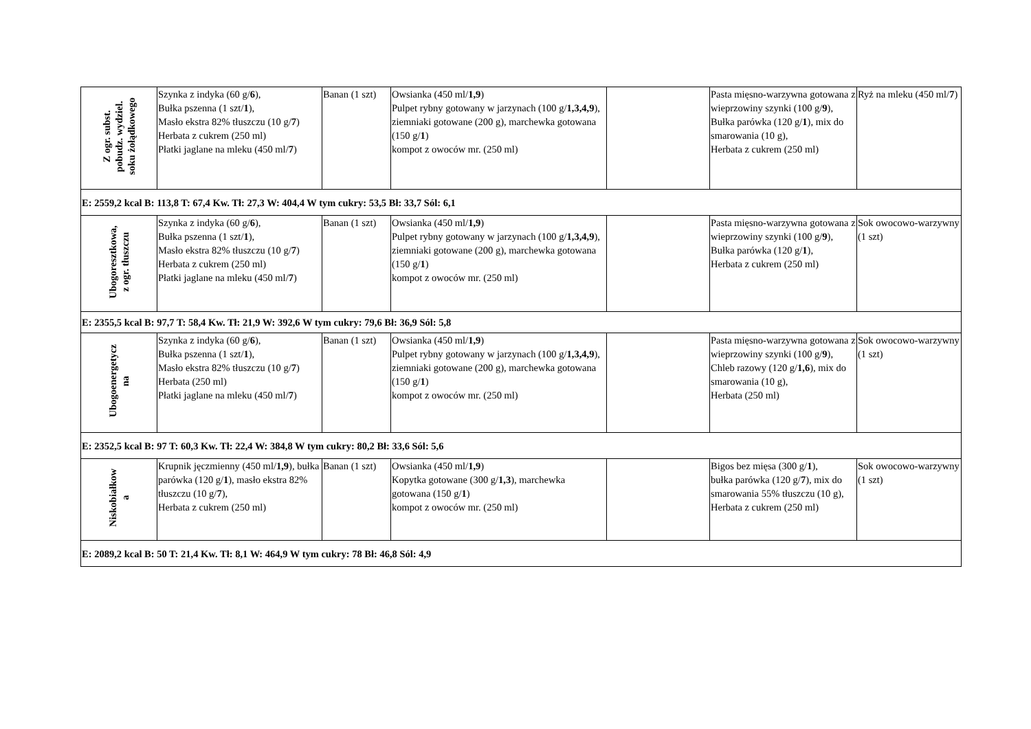| Z ogr. subst. pobudz. wydziel. soku żołądkowego | Szynka z indyka (60 g/ 6 ), Bułka pszenna (1 szt/ 1 ), Masło ekstra 82% tłuszczu (10 g/ 7 ) Herbata z cukrem (250 ml) Płatki jaglane na mleku (450 ml/ 7 ) | Banan (1 szt) | Owsianka (450 ml/ 1,9 ) Pulpet rybny gotowany w jarzynach (100 g/ 1,3,4,9 ), ziemniaki gotowane (200 g), marchewka gotowana (150 g/ 1 ) kompot z owoców mr. (250 ml) | | Pasta mięsno-warzywna gotowana z wieprzowiny szynki (100 g/ 9 ), Bułka parówka (120 g/ 1 ), mix do smarowania (10 g), Herbata z cukrem (250 ml) | Ryż na mleku (450 ml/ 7 ) |
| E: 2559,2 kcal B: 113,8 T: 67,4 Kw. Tł: 27,3 W: 404,4 W tym cukry: 53,5 Bł: 33,7 Sól: 6,1 | | | | | | |
| Ubogoresztkowa, z ogr. tłuszczu | Szynka z indyka (60 g/ 6 ), Bułka pszenna (1 szt/ 1 ), Masło ekstra 82% tłuszczu (10 g/ 7 ) Herbata z cukrem (250 ml) Płatki jaglane na mleku (450 ml/ 7 ) | Banan (1 szt) | Owsianka (450 ml/ 1,9 ) Pulpet rybny gotowany w jarzynach (100 g/ 1,3,4,9 ), ziemniaki gotowane (200 g), marchewka gotowana (150 g/ 1 ) kompot z owoców mr. (250 ml) | | Pasta mięsno-warzywna gotowana z wieprzowiny szynki (100 g/ 9 ), Bułka parówka (120 g/ 1 ), Herbata z cukrem (250 ml) | Sok owocowo-warzywny (1 szt) |
| E: 2355,5 kcal B: 97,7 T: 58,4 Kw. Tł: 21,9 W: 392,6 W tym cukry: 79,6 Bł: 36,9 Sól: 5,8 | | | | | | |
| Ubogoenergetycz na | Szynka z indyka (60 g/ 6 ), Bułka pszenna (1 szt/ 1 ), Masło ekstra 82% tłuszczu (10 g/ 7 ) Herbata (250 ml) Płatki jaglane na mleku (450 ml/ 7 ) | Banan (1 szt) | Owsianka (450 ml/ 1,9 ) Pulpet rybny gotowany w jarzynach (100 g/ 1,3,4,9 ), ziemniaki gotowane (200 g), marchewka gotowana (150 g/ 1 ) kompot z owoców mr. (250 ml) | | Pasta mięsno-warzywna gotowana z wieprzowiny szynki (100 g/ 9 ), Chleb razowy (120 g/ 1,6 ), mix do smarowania (10 g), Herbata (250 ml) | Sok owocowo-warzywny (1 szt) |
| E: 2352,5 kcal B: 97 T: 60,3 Kw. Tł: 22,4 W: 384,8 W tym cukry: 80,2 Bł: 33,6 Sól: 5,6 | | | | | | |
| Niskobiałkow a | Krupnik jęczmienny (450 ml/ 1,9 ), bułka parówka (120 g/ 1 ), masło ekstra 82% tłuszczu (10 g/ 7 ), Herbata z cukrem (250 ml) | Banan (1 szt) | Owsianka (450 ml/ 1,9 ) Kopytka gotowane (300 g/ 1,3 ), marchewka gotowana (150 g/ 1 ) kompot z owoców mr. (250 ml) | | Bigos bez mięsa (300 g/ 1 ), bułka parówka (120 g/ 7 ), mix do smarowania 55% tłuszczu (10 g), Herbata z cukrem (250 ml) | Sok owocowo-warzywny (1 szt) |
| E: 2089,2 kcal B: 50 T: 21,4 Kw. Tł: 8,1 W: 464,9 W tym cukry: 78 Bł: 46,8 Sól: 4,9 | | | | | | |